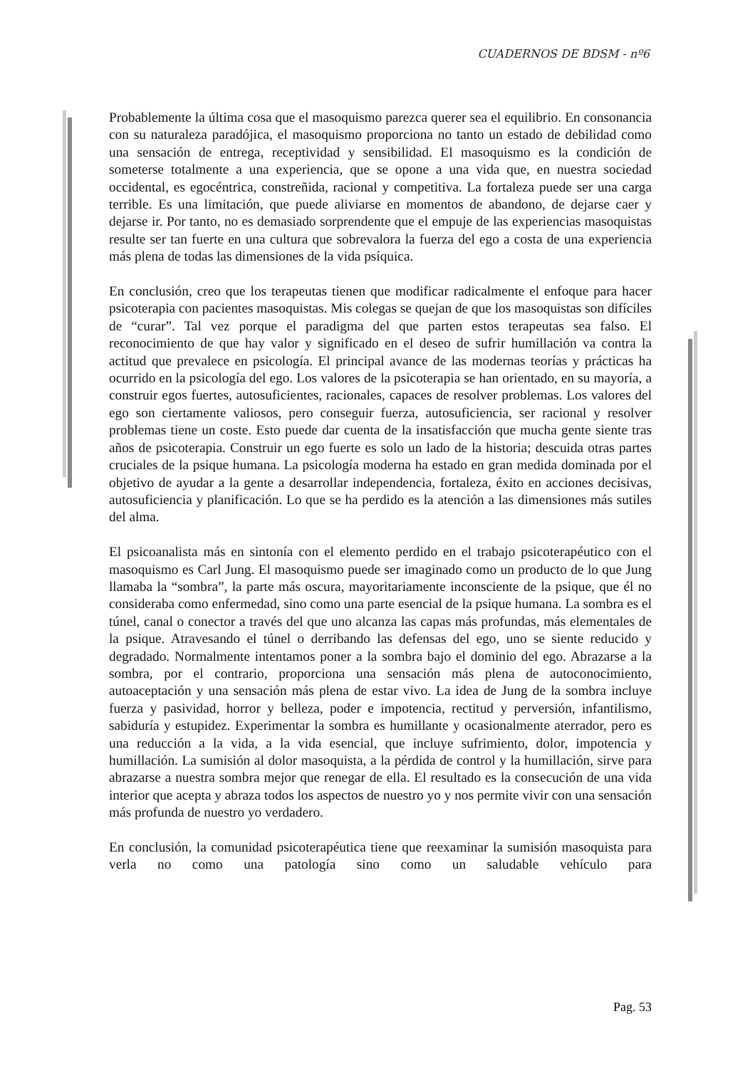CUADERNOS DE BDSM - nº6
Probablemente la última cosa que el masoquismo parezca querer sea el equilibrio. En consonancia con su naturaleza paradójica, el masoquismo proporciona no tanto un estado de debilidad como una sensación de entrega, receptividad y sensibilidad. El masoquismo es la condición de someterse totalmente a una experiencia, que se opone a una vida que, en nuestra sociedad occidental, es egocéntrica, constreñida, racional y competitiva. La fortaleza puede ser una carga terrible. Es una limitación, que puede aliviarse en momentos de abandono, de dejarse caer y dejarse ir. Por tanto, no es demasiado sorprendente que el empuje de las experiencias masoquistas resulte ser tan fuerte en una cultura que sobrevalora la fuerza del ego a costa de una experiencia más plena de todas las dimensiones de la vida psíquica.
En conclusión, creo que los terapeutas tienen que modificar radicalmente el enfoque para hacer psicoterapia con pacientes masoquistas. Mis colegas se quejan de que los masoquistas son difíciles de “curar”. Tal vez porque el paradigma del que parten estos terapeutas sea falso. El reconocimiento de que hay valor y significado en el deseo de sufrir humillación va contra la actitud que prevalece en psicología. El principal avance de las modernas teorías y prácticas ha ocurrido en la psicología del ego. Los valores de la psicoterapia se han orientado, en su mayoría, a construir egos fuertes, autosuficientes, racionales, capaces de resolver problemas. Los valores del ego son ciertamente valiosos, pero conseguir fuerza, autosuficiencia, ser racional y resolver problemas tiene un coste. Esto puede dar cuenta de la insatisfacción que mucha gente siente tras años de psicoterapia. Construir un ego fuerte es solo un lado de la historia; descuida otras partes cruciales de la psique humana. La psicología moderna ha estado en gran medida dominada por el objetivo de ayudar a la gente a desarrollar independencia, fortaleza, éxito en acciones decisivas, autosuficiencia y planificación. Lo que se ha perdido es la atención a las dimensiones más sutiles del alma.
El psicoanalista más en sintonía con el elemento perdido en el trabajo psicoterapéutico con el masoquismo es Carl Jung. El masoquismo puede ser imaginado como un producto de lo que Jung llamaba la “sombra”, la parte más oscura, mayoritariamente inconsciente de la psique, que él no consideraba como enfermedad, sino como una parte esencial de la psique humana. La sombra es el túnel, canal o conector a través del que uno alcanza las capas más profundas, más elementales de la psique. Atravesando el túnel o derribando las defensas del ego, uno se siente reducido y degradado. Normalmente intentamos poner a la sombra bajo el dominio del ego. Abrazarse a la sombra, por el contrario, proporciona una sensación más plena de autoconocimiento, autoaceptación y una sensación más plena de estar vivo. La idea de Jung de la sombra incluye fuerza y pasividad, horror y belleza, poder e impotencia, rectitud y perversión, infantilismo, sabiduría y estupidez. Experimentar la sombra es humillante y ocasionalmente aterrador, pero es una reducción a la vida, a la vida esencial, que incluye sufrimiento, dolor, impotencia y humillación. La sumisión al dolor masoquista, a la pérdida de control y la humillación, sirve para abrazarse a nuestra sombra mejor que renegar de ella. El resultado es la consecución de una vida interior que acepta y abraza todos los aspectos de nuestro yo y nos permite vivir con una sensación más profunda de nuestro yo verdadero.
En conclusión, la comunidad psicoterapéutica tiene que reexaminar la sumisión masoquista para verla no como una patología sino como un saludable vehículo para
Pag. 53